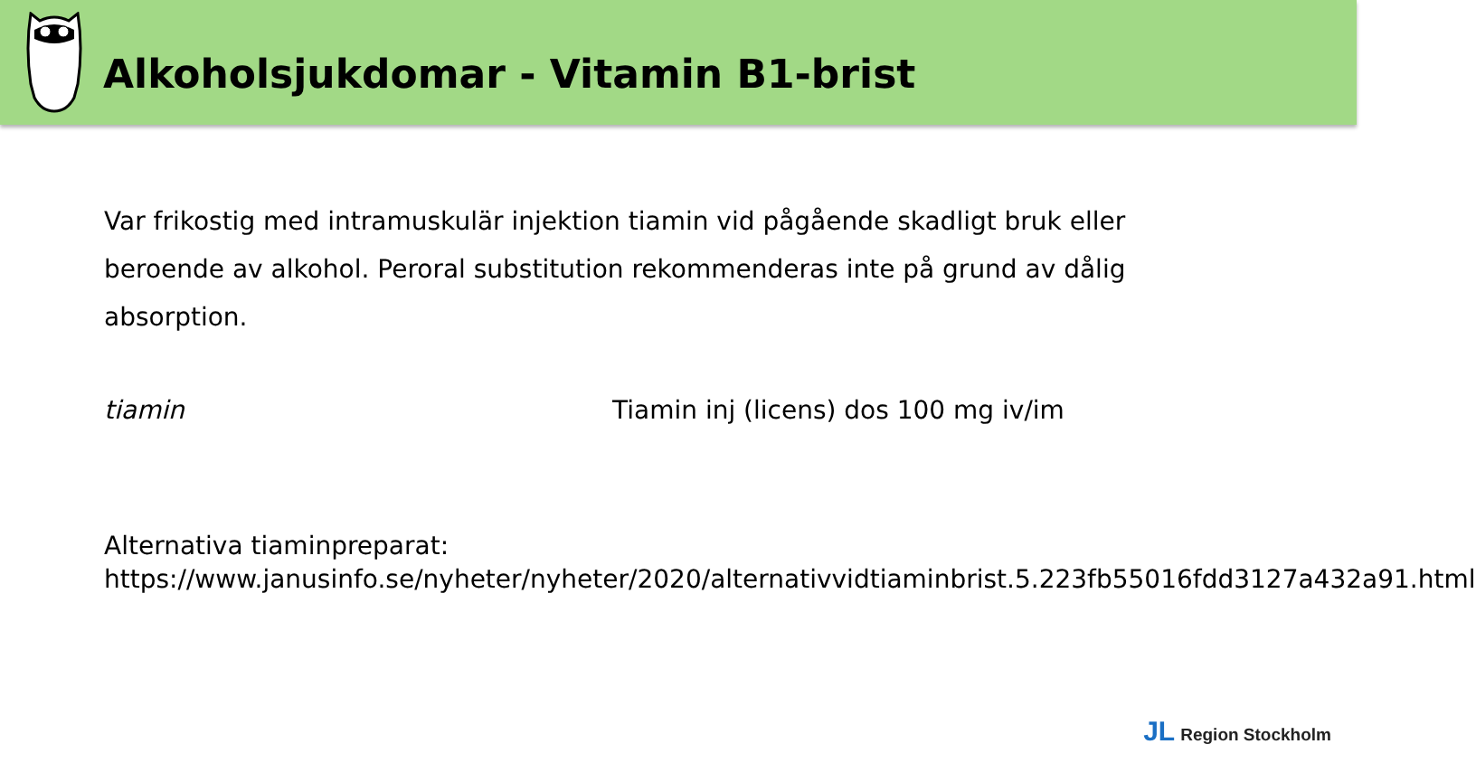Alkoholsjukdomar - Vitamin B1-brist
Var frikostig med intramuskulär injektion tiamin vid pågående skadligt bruk eller beroende av alkohol. Peroral substitution rekommenderas inte på grund av dålig absorption.
tiamin Tiamin inj (licens) dos 100 mg iv/im
Alternativa tiaminpreparat:
https://www.janusinfo.se/nyheter/nyheter/2020/alternativvidtiaminbrist.5.223fb55016fdd3127a432a91.html
JL Region Stockholm